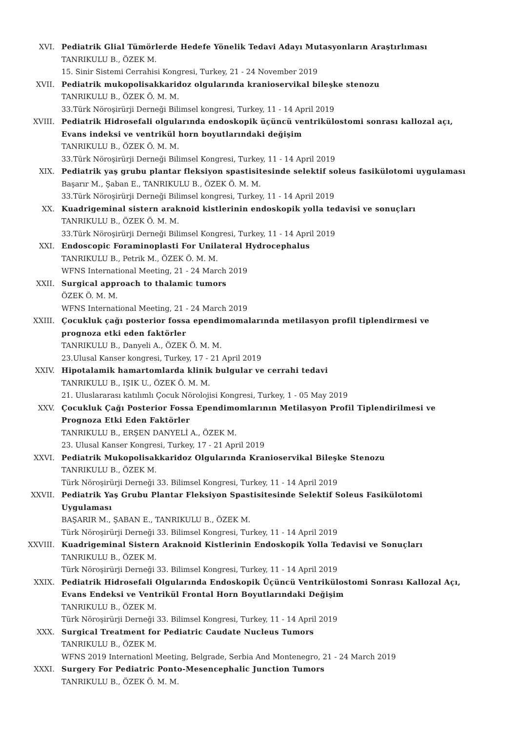XVI. Pediatrik Glial Tümörlerde Hedefe Yönelik Tedavi Adayı Mutasyonların Araştırlıması
TANRIKULU B., ÖZEK M.
15. Sinir Sistemi Cerrahisi Kongresi, Turkey, 21 - 24 November 2019
XVII. Pediatrik mukopolisakkaridoz olgularında kranioservikal bileşke stenozu
TANRIKULU B., ÖZEK Ö. M. M.
33.Türk Nöroşirürji Derneği Bilimsel kongresi, Turkey, 11 - 14 April 2019
XVIII. Pediatrik Hidrosefali olgularında endoskopik üçüncü ventrikülostomi sonrası kallozal açı, Evans indeksi ve ventrikül horn boyutlarındaki değişim
TANRIKULU B., ÖZEK Ö. M. M.
33.Türk Nöroşirürji Derneği Bilimsel Kongresi, Turkey, 11 - 14 April 2019
XIX. Pediatrik yaş grubu plantar fleksiyon spastisitesinde selektif soleus fasikülotomi uygulaması
Başarır M., Şaban E., TANRIKULU B., ÖZEK Ö. M. M.
33.Türk Nöroşirürji Derneği Bilimsel kongresi, Turkey, 11 - 14 April 2019
XX. Kuadrigeminal sistern araknoid kistlerinin endoskopik yolla tedavisi ve sonuçları
TANRIKULU B., ÖZEK Ö. M. M.
33.Türk Nöroşirürji Derneği Bilimsel Kongresi, Turkey, 11 - 14 April 2019
XXI. Endoscopic Foraminoplasti For Unilateral Hydrocephalus
TANRIKULU B., Petrik M., ÖZEK Ö. M. M.
WFNS International Meeting, 21 - 24 March 2019
XXII. Surgical approach to thalamic tumors
ÖZEK Ö. M. M.
WFNS International Meeting, 21 - 24 March 2019
XXIII. Çocukluk çağı posterior fossa ependimomalarında metilasyon profil tiplendirmesi ve prognoza etki eden faktörler
TANRIKULU B., Danyeli A., ÖZEK Ö. M. M.
23.Ulusal Kanser kongresi, Turkey, 17 - 21 April 2019
XXIV. Hipotalamik hamartomlarda klinik bulgular ve cerrahi tedavi
TANRIKULU B., IŞIK U., ÖZEK Ö. M. M.
21. Uluslararası katılımlı Çocuk Nörolojisi Kongresi, Turkey, 1 - 05 May 2019
XXV. Çocukluk Çağı Posterior Fossa Ependimomlarının Metilasyon Profil Tiplendirilmesi ve Prognoza Etki Eden Faktörler
TANRIKULU B., ERŞEN DANYELİ A., ÖZEK M.
23. Ulusal Kanser Kongresi, Turkey, 17 - 21 April 2019
XXVI. Pediatrik Mukopolisakkaridoz Olgularında Kranioservikal Bileşke Stenozu
TANRIKULU B., ÖZEK M.
Türk Nöroşirürji Derneği 33. Bilimsel Kongresi, Turkey, 11 - 14 April 2019
XXVII. Pediatrik Yaş Grubu Plantar Fleksiyon Spastisitesinde Selektif Soleus Fasikülotomi Uygulaması
BAŞARIR M., ŞABAN E., TANRIKULU B., ÖZEK M.
Türk Nöroşirürji Derneği 33. Bilimsel Kongresi, Turkey, 11 - 14 April 2019
XXVIII. Kuadrigeminal Sistern Araknoid Kistlerinin Endoskopik Yolla Tedavisi ve Sonuçları
TANRIKULU B., ÖZEK M.
Türk Nöroşirürji Derneği 33. Bilimsel Kongresi, Turkey, 11 - 14 April 2019
XXIX. Pediatrik Hidrosefali Olgularında Endoskopik Üçüncü Ventrikülostomi Sonrası Kallozal Açı, Evans Endeksi ve Ventrikül Frontal Horn Boyutlarındaki Değişim
TANRIKULU B., ÖZEK M.
Türk Nöroşirürji Derneği 33. Bilimsel Kongresi, Turkey, 11 - 14 April 2019
XXX. Surgical Treatment for Pediatric Caudate Nucleus Tumors
TANRIKULU B., ÖZEK M.
WFNS 2019 Internationl Meeting, Belgrade, Serbia And Montenegro, 21 - 24 March 2019
XXXI. Surgery For Pediatric Ponto-Mesencephalic Junction Tumors
TANRIKULU B., ÖZEK Ö. M. M.